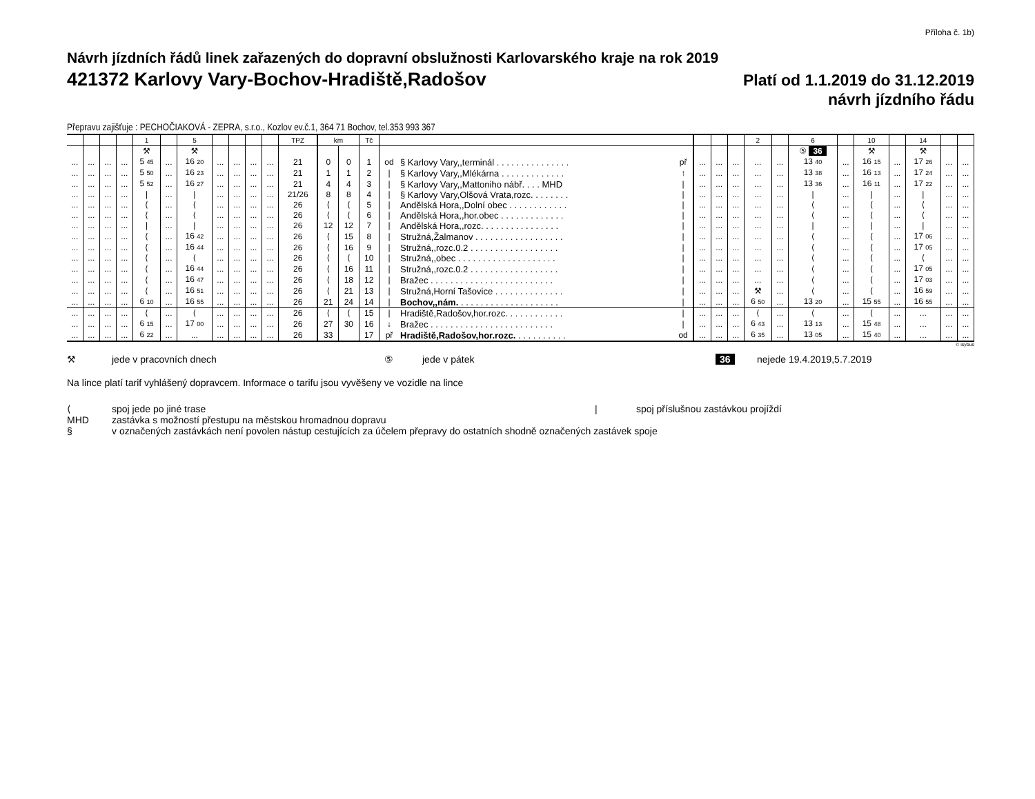Příloha č. 1b)
Návrh jízdních řádů linek zařazených do dopravní obslužnosti Karlovarského kraje na rok 2019
421372 Karlovy Vary-Bochov-Hradiště,Radošov Platí od 1.1.2019 do 31.12.2019
návrh jízdního řádu
Přepravu zajišťuje : PECHOČIAKOVÁ - ZEPRA, s.r.o., Kozlov ev.č.1, 364 71 Bochov, tel.353 993 367
| | | | | 1 | | 5 | | | | | TPZ | km | | Tč | | | | | | | 2 | | 6 | | 10 | | 14 | | |
| --- | --- | --- | --- | --- | --- | --- | --- | --- | --- | --- | --- | --- | --- | --- | --- | --- | --- | --- | --- | --- | --- | --- | --- | --- | --- | --- | --- | --- | --- |
| | | | | ⚒ | | ⚒ | | | | | | | | | | | | | | | | | ⑤ 36 | | ⚒ | | ⚒ | | |
| ... | ... | ... | ... | 5 <sub>45</sub> | ... | 16 <sub>20</sub> | ... | ... | ... | ... | 21 | 0 | 0 | 1 | od | § Karlovy Vary,,terminál . . . . . . . . . . . . . . . | př | ... | ... | ... | ... | ... | 13 <sub>40</sub> | ... | 16 <sub>15</sub> | ... | 17 <sub>26</sub> | ... | ... |
| ... | ... | ... | ... | 5 <sub>50</sub> | ... | 16 <sub>23</sub> | ... | ... | ... | ... | 21 | 1 | 1 | 2 | / | § Karlovy Vary,,Mlékárna . . . . . . . . . . . . . | ↑ | ... | ... | ... | ... | ... | 13 <sub>38</sub> | ... | 16 <sub>13</sub> | ... | 17 <sub>24</sub> | ... | ... |
| ... | ... | ... | ... | 5 <sub>52</sub> | ... | 16 <sub>27</sub> | ... | ... | ... | ... | 21 | 4 | 4 | 3 | / | § Karlovy Vary,,Mattoniho nábř. . . . MHD | / | ... | ... | ... | ... | ... | 13 <sub>36</sub> | ... | 16 <sub>11</sub> | ... | 17 <sub>22</sub> | ... | ... |
| ... | ... | ... | ... | / | ... | / | ... | ... | ... | ... | 21/26 | 8 | 8 | 4 | / | § Karlovy Vary,Olšová Vrata,rozc. . . . . . . . | / | ... | ... | ... | ... | ... | / | ... | / | ... | / | ... | ... |
| ... | ... | ... | ... | ⟨ | ... | ⟨ | ... | ... | ... | ... | 26 | ⟨ | ⟨ | 5 | / | Andělská Hora,,Dolní obec . . . . . . . . . . . . | / | ... | ... | ... | ... | ... | ⟨ | ... | ⟨ | ... | ⟨ | ... | ... |
| ... | ... | ... | ... | ⟨ | ... | ⟨ | ... | ... | ... | ... | 26 | ⟨ | ⟨ | 6 | / | Andělská Hora,,hor.obec . . . . . . . . . . . . . | / | ... | ... | ... | ... | ... | ⟨ | ... | ⟨ | ... | ⟨ | ... | ... |
| ... | ... | ... | ... | / | ... | / | ... | ... | ... | ... | 26 | 12 | 12 | 7 | / | Andělská Hora,,rozc. . . . . . . . . . . . . . . . | / | ... | ... | ... | ... | ... | / | ... | / | ... | / | ... | ... |
| ... | ... | ... | ... | ⟨ | ... | 16 <sub>42</sub> | ... | ... | ... | ... | 26 | ⟨ | 15 | 8 | / | Stružná,Žalmanov . . . . . . . . . . . . . . . . . . | / | ... | ... | ... | ... | ... | ⟨ | ... | ⟨ | ... | 17 <sub>06</sub> | ... | ... |
| ... | ... | ... | ... | ⟨ | ... | 16 <sub>44</sub> | ... | ... | ... | ... | 26 | ⟨ | 16 | 9 | / | Stružná,,rozc.0.2 . . . . . . . . . . . . . . . . . . | / | ... | ... | ... | ... | ... | ⟨ | ... | ⟨ | ... | 17 <sub>05</sub> | ... | ... |
| ... | ... | ... | ... | ⟨ | ... | ⟨ | ... | ... | ... | ... | 26 | ⟨ | ⟨ | 10 | / | Stružná,,obec . . . . . . . . . . . . . . . . . . . . | / | ... | ... | ... | ... | ... | ⟨ | ... | ⟨ | ... | ⟨ | ... | ... |
| ... | ... | ... | ... | ⟨ | ... | 16 <sub>44</sub> | ... | ... | ... | ... | 26 | ⟨ | 16 | 11 | / | Stružná,,rozc.0.2 . . . . . . . . . . . . . . . . . . | / | ... | ... | ... | ... | ... | ⟨ | ... | ⟨ | ... | 17 <sub>05</sub> | ... | ... |
| ... | ... | ... | ... | ⟨ | ... | 16 <sub>47</sub> | ... | ... | ... | ... | 26 | ⟨ | 18 | 12 | / | Bražec . . . . . . . . . . . . . . . . . . . . . . . . . | / | ... | ... | ... | ... | ... | ⟨ | ... | ⟨ | ... | 17 <sub>03</sub> | ... | ... |
| ... | ... | ... | ... | ⟨ | ... | 16 <sub>51</sub> | ... | ... | ... | ... | 26 | ⟨ | 21 | 13 | / | Stružná,Horní Tašovice . . . . . . . . . . . . . . | / | ... | ... | ... | ⚒ | ... | ⟨ | ... | ⟨ | ... | 16 <sub>59</sub> | ... | ... |
| ... | ... | ... | ... | 6 <sub>10</sub> | ... | 16 <sub>55</sub> | ... | ... | ... | ... | 26 | 21 | 24 | 14 | / | Bochov,,nám. . . . . . . . . . . . . . . . . . . . . | / | ... | ... | ... | 6 <sub>50</sub> | ... | 13 <sub>20</sub> | ... | 15 <sub>55</sub> | ... | 16 <sub>55</sub> | ... | ... |
| ... | ... | ... | ... | ⟨ | ... | ⟨ | ... | ... | ... | ... | 26 | ⟨ | ⟨ | 15 | / | Hradiště,Radošov,hor.rozc. . . . . . . . . . . . | / | ... | ... | ... | ⟨ | ... | ⟨ | ... | ⟨ | ... | ... | ... | ... |
| ... | ... | ... | ... | 6 <sub>15</sub> | ... | 17 <sub>00</sub> | ... | ... | ... | ... | 26 | 27 | 30 | 16 | ↓ | Bražec . . . . . . . . . . . . . . . . . . . . . . . . . | / | ... | ... | ... | 6 <sub>43</sub> | ... | 13 <sub>13</sub> | ... | 15 <sub>48</sub> | ... | ... | ... | ... |
| ... | ... | ... | ... | 6 <sub>22</sub> | ... | ... | ... | ... | ... | ... | 26 | 33 | | 17 | př | Hradiště,Radošov,hor.rozc. . . . . . . . . . . | od | ... | ... | ... | 6 <sub>35</sub> | ... | 13 <sub>05</sub> | ... | 15 <sub>40</sub> | ... | ... | ... | ... |
© isybus
⚒ jede v pracovních dnech ⑤ jede v pátek 36 nejede 19.4.2019,5.7.2019
Na lince platí tarif vyhlášený dopravcem. Informace o tarifu jsou vyvěšeny ve vozidle na lince
⟨ spoj jede po jiné trase | spoj příslušnou zastávkou projíždí
MHD zastávka s možností přestupu na městskou hromadnou dopravu
§ v označených zastávkách není povolen nástup cestujících za účelem přepravy do ostatních shodně označených zastávek spoje